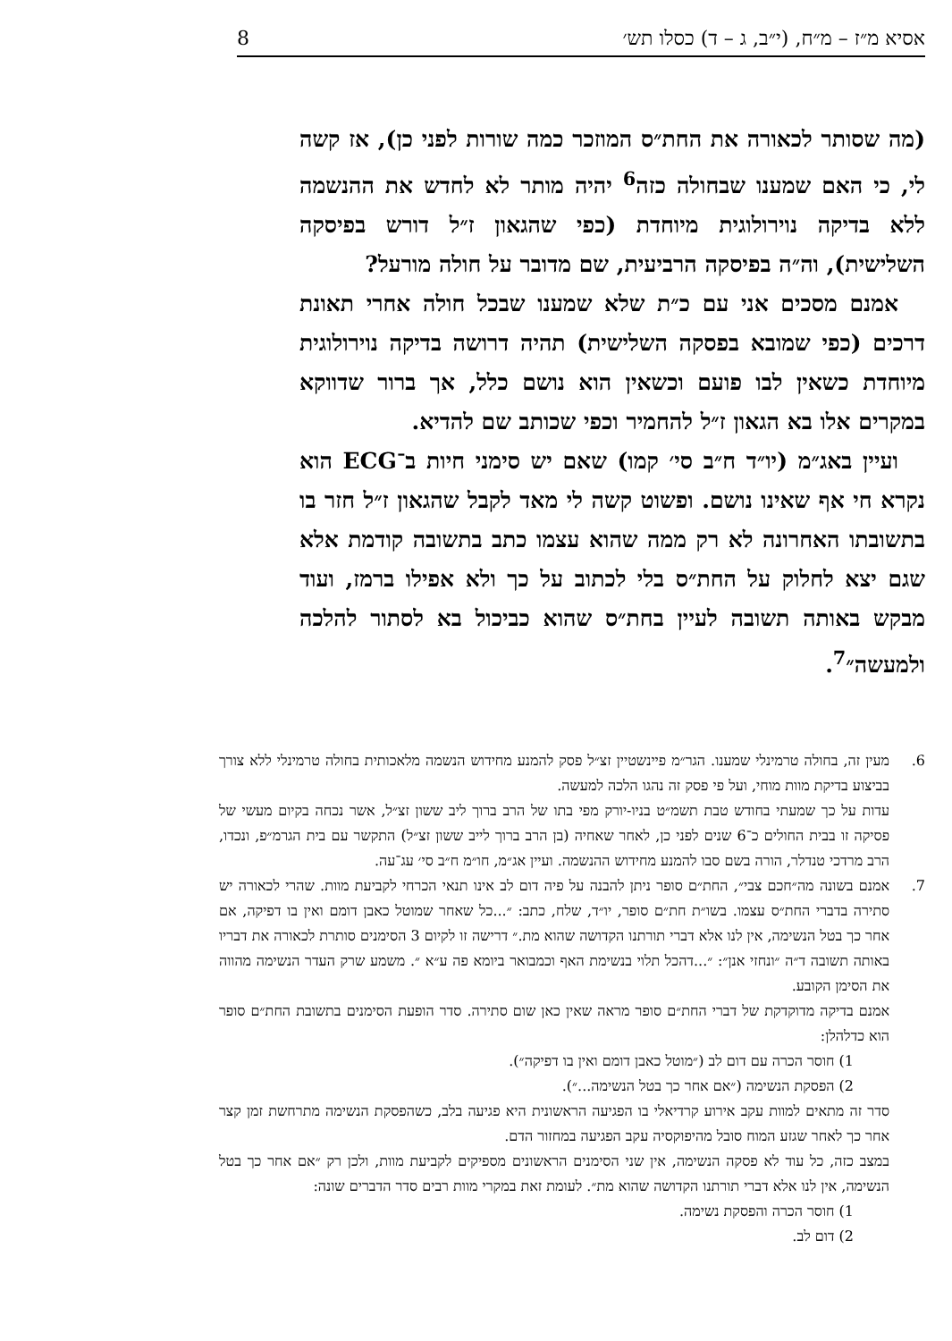אסיא מ״ז – מ״ח, (י״ב, ג – ד) כסלו תש׳ 8
(מה שסותר לכאורה את החת״ס המוזכר כמה שורות לפני כן), אז קשה לי, כי האם שמענו שבחולה כזה<sup>6</sup> יהיה מותר לא לחדש את ההנשמה ללא בדיקה נוירולוגית מיוחדת (כפי שהגאון ז״ל דורש בפיסקה השלישית), וה״ה בפיסקה הרביעית, שם מדובר על חולה מורעל?
אמנם מסכים אני עם כ״ת שלא שמענו שבכל חולה אחרי תאונת דרכים (כפי שמובא בפסקה השלישית) תהיה דרושה בדיקה נוירולוגית מיוחדת כשאין לבו פועם וכשאין הוא נושם כלל, אך ברור שדווקא במקרים אלו בא הגאון ז״ל להחמיר וכפי שכותב שם להדיא.
ועיין באג״מ (יו״ד ח״ב סי׳ קמו) שאם יש סימני חיות ב־ECG הוא נקרא חי אף שאינו נושם. ופשוט קשה לי מאד לקבל שהגאון ז״ל חזר בו בתשובתו האחרונה לא רק ממה שהוא עצמו כתב בתשובה קודמת אלא שגם יצא לחלוק על החת״ס בלי לכתוב על כך ולא אפילו ברמז, ועוד מבקש באותה תשובה לעיין בחת״ס שהוא כביכול בא לסתור להלכה ולמעשה״<sup>7</sup>.
6. מעין זה, בחולה טרמינלי שמענו. הגר״מ פיינשטיין זצ״ל פסק להמנע מחידוש הנשמה מלאכותית בחולה טרמינלי ללא צורך בביצוע בדיקת מוות מוחי, ועל פי פסק זה נהגו הלכה למעשה.
עדות על כך שמעתי בחודש טבת תשמ״ט בניו-יורק מפי בתו של הרב ברוך ליב ששון זצ״ל, אשר נכחה בקיום מעשי של פסיקה זו בבית החולים כ־6 שנים לפני כן, לאחר שאחיה (בן הרב ברוך לייב ששון זצ״ל) התקשר עם בית הגרמ״פ, ונכדו, הרב מרדכי טנדלר, הורה בשם סבו להמנע מחידוש ההנשמה. ועיין אג״מ, חו״מ ח״ב סי׳ עג־עה.
7. אמנם בשונה מה״חכם צבי״, החת״ם סופר ניתן להבנה על פיה דום לב אינו תנאי הכרחי לקביעת מוות. שהרי לכאורה יש סתירה בדברי החת״ס עצמו. בשו״ת חת״ם סופר, יו״ד, שלח, כתב: ״...כל שאחר שמוטל כאבן דומם ואין בו דפיקה, אם אחר כך בטל הנשימה, אין לנו אלא דברי תורתנו הקדושה שהוא מת.״ דרישה זו לקיום 3 הסימנים סותרת לכאורה את דבריו באותה תשובה ד״ה ״ונחזי אנן״: ״...דהכל תלוי בנשימת האף וכמבואר ביומא פה ע״א ״. משמע שרק העדר הנשימה מהווה את הסימן הקובע.
אמנם בדיקה מדוקדקת של דברי החת״ם סופר מראה שאין כאן שום סתירה. סדר הופעת הסימנים בתשובת החת״ם סופר הוא כדלהלן:
1) חוסר הכרה עם דום לב (״מוטל כאבן דומם ואין בו דפיקה״).
2) הפסקת הנשימה (״אם אחר כך בטל הנשימה...״).
סדר זה מתאים למוות עקב אירוע קרדיאלי בו הפגיעה הראשונית היא פגיעה בלב, כשהפסקת הנשימה מתרחשת זמן קצר אחר כך לאחר שגזע המוח סובל מהיפוקסיה עקב הפגיעה במחזור הדם.
במצב כזה, כל עוד לא פסקה הנשימה, אין שני הסימנים הראשונים מספיקים לקביעת מוות, ולכן רק ״אם אחר כך בטל הנשימה, אין לנו אלא דברי תורתנו הקדושה שהוא מת״. לעומת זאת במקרי מוות רבים סדר הדברים שונה:
1) חוסר הכרה והפסקת נשימה.
2) דום לב.